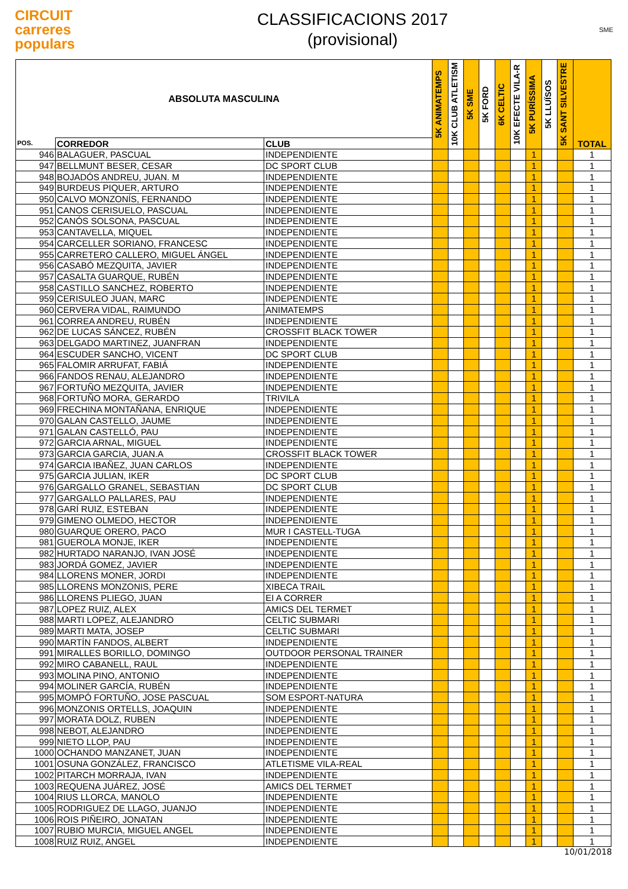CIRCUIT
carreres
populars
CLASSIFICACIONS 2017
(provisional)
SME
| ABSOLUTA MASCULINA | | | 5K ANIMATEMPS | 10K CLUB ATLETISM | 5K SME | 5K FORD | 6K CELTIC | 10K EFECTE VILA-R | 5K PURÍSSIMA | 5K LLUÏSOS | 5K SANT SILVESTRE | TOTAL |
| --- | --- | --- | --- | --- | --- | --- | --- | --- | --- | --- | --- | --- |
| POS. | CORREDOR | CLUB | | | | | | | | | | |
| 946 | BALAGUER, PASCUAL | INDEPENDIENTE | | | | | | | 1 | | | 1 |
| 947 | BELLMUNT BESER, CESAR | DC SPORT CLUB | | | | | | | 1 | | | 1 |
| 948 | BOJADÓS ANDREU, JUAN. M | INDEPENDIENTE | | | | | | | 1 | | | 1 |
| 949 | BURDEUS PIQUER, ARTURO | INDEPENDIENTE | | | | | | | 1 | | | 1 |
| 950 | CALVO MONZONÍS, FERNANDO | INDEPENDIENTE | | | | | | | 1 | | | 1 |
| 951 | CANOS CERISUELO, PASCUAL | INDEPENDIENTE | | | | | | | 1 | | | 1 |
| 952 | CANÓS SOLSONA, PASCUAL | INDEPENDIENTE | | | | | | | 1 | | | 1 |
| 953 | CANTAVELLA, MIQUEL | INDEPENDIENTE | | | | | | | 1 | | | 1 |
| 954 | CARCELLER SORIANO, FRANCESC | INDEPENDIENTE | | | | | | | 1 | | | 1 |
| 955 | CARRETERO CALLERO, MIGUEL ÁNGEL | INDEPENDIENTE | | | | | | | 1 | | | 1 |
| 956 | CASABÓ MEZQUITA, JAVIER | INDEPENDIENTE | | | | | | | 1 | | | 1 |
| 957 | CASALTA GUARQUE, RUBÉN | INDEPENDIENTE | | | | | | | 1 | | | 1 |
| 958 | CASTILLO SANCHEZ, ROBERTO | INDEPENDIENTE | | | | | | | 1 | | | 1 |
| 959 | CERISULEO JUAN, MARC | INDEPENDIENTE | | | | | | | 1 | | | 1 |
| 960 | CERVERA VIDAL, RAIMUNDO | ANIMATEMPS | | | | | | | 1 | | | 1 |
| 961 | CORREA ANDREU, RUBÉN | INDEPENDIENTE | | | | | | | 1 | | | 1 |
| 962 | DE LUCAS SÁNCEZ, RUBÉN | CROSSFIT BLACK TOWER | | | | | | | 1 | | | 1 |
| 963 | DELGADO MARTINEZ, JUANFRAN | INDEPENDIENTE | | | | | | | 1 | | | 1 |
| 964 | ESCUDER SANCHO, VICENT | DC SPORT CLUB | | | | | | | 1 | | | 1 |
| 965 | FALOMIR ARRUFAT, FABIÁ | INDEPENDIENTE | | | | | | | 1 | | | 1 |
| 966 | FANDOS RENAU, ALEJANDRO | INDEPENDIENTE | | | | | | | 1 | | | 1 |
| 967 | FORTUÑO MEZQUITA, JAVIER | INDEPENDIENTE | | | | | | | 1 | | | 1 |
| 968 | FORTUÑO MORA, GERARDO | TRIVILA | | | | | | | 1 | | | 1 |
| 969 | FRECHINA MONTAÑANA, ENRIQUE | INDEPENDIENTE | | | | | | | 1 | | | 1 |
| 970 | GALAN CASTELLO, JAUME | INDEPENDIENTE | | | | | | | 1 | | | 1 |
| 971 | GALAN CASTELLÓ, PAU | INDEPENDIENTE | | | | | | | 1 | | | 1 |
| 972 | GARCIA ARNAL, MIGUEL | INDEPENDIENTE | | | | | | | 1 | | | 1 |
| 973 | GARCIA GARCIA, JUAN.A | CROSSFIT BLACK TOWER | | | | | | | 1 | | | 1 |
| 974 | GARCIA IBAÑEZ, JUAN CARLOS | INDEPENDIENTE | | | | | | | 1 | | | 1 |
| 975 | GARCIA JULIAN, IKER | DC SPORT CLUB | | | | | | | 1 | | | 1 |
| 976 | GARGALLO GRANEL, SEBASTIAN | DC SPORT CLUB | | | | | | | 1 | | | 1 |
| 977 | GARGALLO PALLARES, PAU | INDEPENDIENTE | | | | | | | 1 | | | 1 |
| 978 | GARÍ RUIZ, ESTEBAN | INDEPENDIENTE | | | | | | | 1 | | | 1 |
| 979 | GIMENO OLMEDO, HECTOR | INDEPENDIENTE | | | | | | | 1 | | | 1 |
| 980 | GUARQUE ORERO, PACO | MUR I CASTELL-TUGA | | | | | | | 1 | | | 1 |
| 981 | GUEROLA MONJE, IKER | INDEPENDIENTE | | | | | | | 1 | | | 1 |
| 982 | HURTADO NARANJO, IVAN JOSÉ | INDEPENDIENTE | | | | | | | 1 | | | 1 |
| 983 | JORDÁ GOMEZ, JAVIER | INDEPENDIENTE | | | | | | | 1 | | | 1 |
| 984 | LLORENS MONER, JORDI | INDEPENDIENTE | | | | | | | 1 | | | 1 |
| 985 | LLORENS MONZONIS, PERE | XIBECA TRAIL | | | | | | | 1 | | | 1 |
| 986 | LLORENS PLIEGO, JUAN | EI A CORRER | | | | | | | 1 | | | 1 |
| 987 | LOPEZ RUIZ, ALEX | AMICS DEL TERMET | | | | | | | 1 | | | 1 |
| 988 | MARTI LOPEZ, ALEJANDRO | CELTIC SUBMARI | | | | | | | 1 | | | 1 |
| 989 | MARTI MATA, JOSEP | CELTIC SUBMARI | | | | | | | 1 | | | 1 |
| 990 | MARTÍN FANDOS, ALBERT | INDEPENDIENTE | | | | | | | 1 | | | 1 |
| 991 | MIRALLES BORILLO, DOMINGO | OUTDOOR PERSONAL TRAINER | | | | | | | 1 | | | 1 |
| 992 | MIRO CABANELL, RAUL | INDEPENDIENTE | | | | | | | 1 | | | 1 |
| 993 | MOLINA PINO, ANTONIO | INDEPENDIENTE | | | | | | | 1 | | | 1 |
| 994 | MOLINER GARCÍA, RUBÉN | INDEPENDIENTE | | | | | | | 1 | | | 1 |
| 995 | MOMPÓ FORTUÑO, JOSE PASCUAL | SOM ESPORT-NATURA | | | | | | | 1 | | | 1 |
| 996 | MONZONIS ORTELLS, JOAQUIN | INDEPENDIENTE | | | | | | | 1 | | | 1 |
| 997 | MORATA DOLZ, RUBEN | INDEPENDIENTE | | | | | | | 1 | | | 1 |
| 998 | NEBOT, ALEJANDRO | INDEPENDIENTE | | | | | | | 1 | | | 1 |
| 999 | NIETO LLOP, PAU | INDEPENDIENTE | | | | | | | 1 | | | 1 |
| 1000 | OCHANDO MANZANET, JUAN | INDEPENDIENTE | | | | | | | 1 | | | 1 |
| 1001 | OSUNA GONZÁLEZ, FRANCISCO | ATLETISME VILA-REAL | | | | | | | 1 | | | 1 |
| 1002 | PITARCH MORRAJA, IVAN | INDEPENDIENTE | | | | | | | 1 | | | 1 |
| 1003 | REQUENA JUÁREZ, JOSÉ | AMICS DEL TERMET | | | | | | | 1 | | | 1 |
| 1004 | RIUS LLORCA, MANOLO | INDEPENDIENTE | | | | | | | 1 | | | 1 |
| 1005 | RODRIGUEZ DE LLAGO, JUANJO | INDEPENDIENTE | | | | | | | 1 | | | 1 |
| 1006 | ROIS PIÑEIRO, JONATAN | INDEPENDIENTE | | | | | | | 1 | | | 1 |
| 1007 | RUBIO MURCIA, MIGUEL ANGEL | INDEPENDIENTE | | | | | | | 1 | | | 1 |
| 1008 | RUIZ RUIZ, ANGEL | INDEPENDIENTE | | | | | | | 1 | | | 1 |
10/01/2018